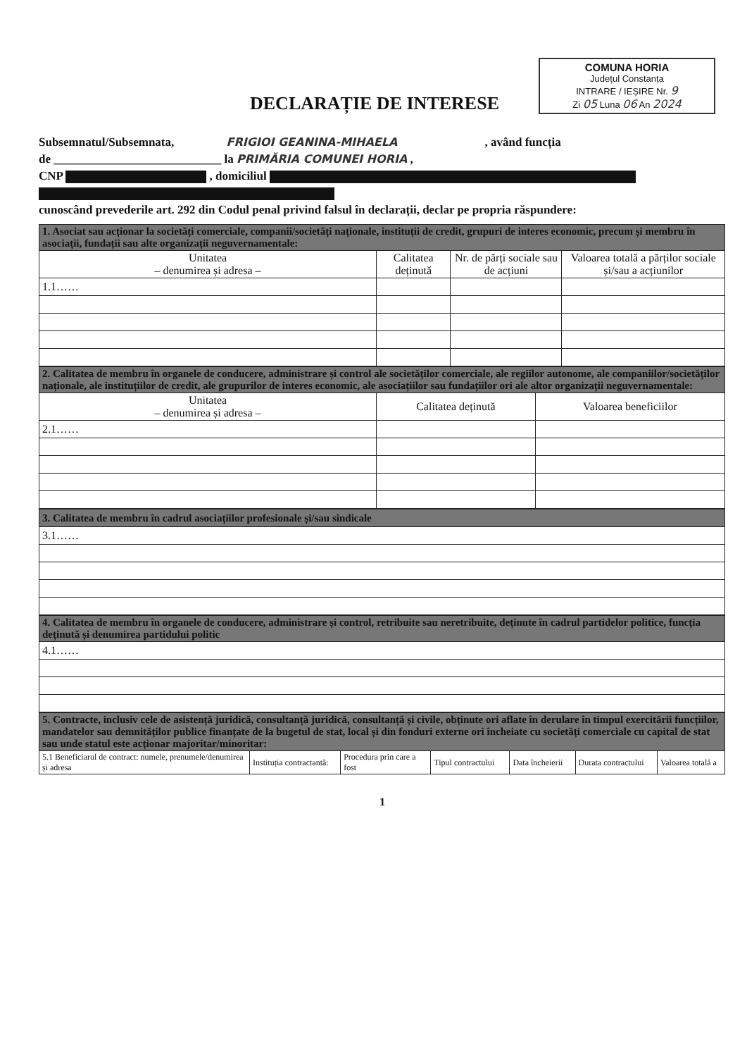COMUNA HORIA
Județul Constanța
INTRARE / IEȘIRE Nr. 9
Zi 05 Luna 06 An 2024
DECLARAȚIE DE INTERESE
Subsemnatul/Subsemnata, FRIGIOI GEANINA-MIHAELA , având funcția
de ____________________________ la PRIMĂRIA COMUNEI HORIA ,
CNP , domiciliul
cunoscând prevederile art. 292 din Codul penal privind falsul în declarații, declar pe propria răspundere:
| 1. Asociat sau acționar la societăți comerciale, companii/societăți naționale, instituții de credit, grupuri de interes economic, precum și membru în asociații, fundații sau alte organizații neguvernamentale: | | | |
| --- | --- | --- | --- |
| Unitatea – denumirea și adresa – | Calitatea deținută | Nr. de părți sociale sau de acțiuni | Valoarea totală a părților sociale și/sau a acțiunilor |
| 1.1…… | | | |
| 2. Calitatea de membru în organele de conducere, administrare și control ale societăților comerciale, ale regiilor autonome, ale companiilor/societăților naționale, ale instituțiilor de credit, ale grupurilor de interes economic, ale asociațiilor sau fundațiilor ori ale altor organizații neguvernamentale: | | |
| --- | --- | --- |
| Unitatea – denumirea și adresa – | Calitatea deținută | Valoarea beneficiilor |
| 2.1…… | | |
| 3. Calitatea de membru în cadrul asociațiilor profesionale și/sau sindicale |
| --- |
| 3.1…… |
| 4. Calitatea de membru în organele de conducere, administrare și control, retribuite sau neretribuite, deținute în cadrul partidelor politice, funcția deținută și denumirea partidului politic |
| --- |
| 4.1…… |
| 5. Contracte, inclusiv cele de asistență juridică, consultanță juridică, consultanță și civile, obținute ori aflate în derulare în timpul exercitării funcțiilor, mandatelor sau demnităților publice finanțate de la bugetul de stat, local și din fonduri externe ori încheiate cu societăți comerciale cu capital de stat sau unde statul este acționar majoritar/minoritar: | | | | | | |
| --- | --- | --- | --- | --- | --- | --- |
| 5.1 Beneficiarul de contract: numele, prenumele/denumirea și adresa | Instituția contractantă: | Procedura prin care a fost | Tipul contractului | Data încheierii | Durata contractului | Valoarea totală a |
1